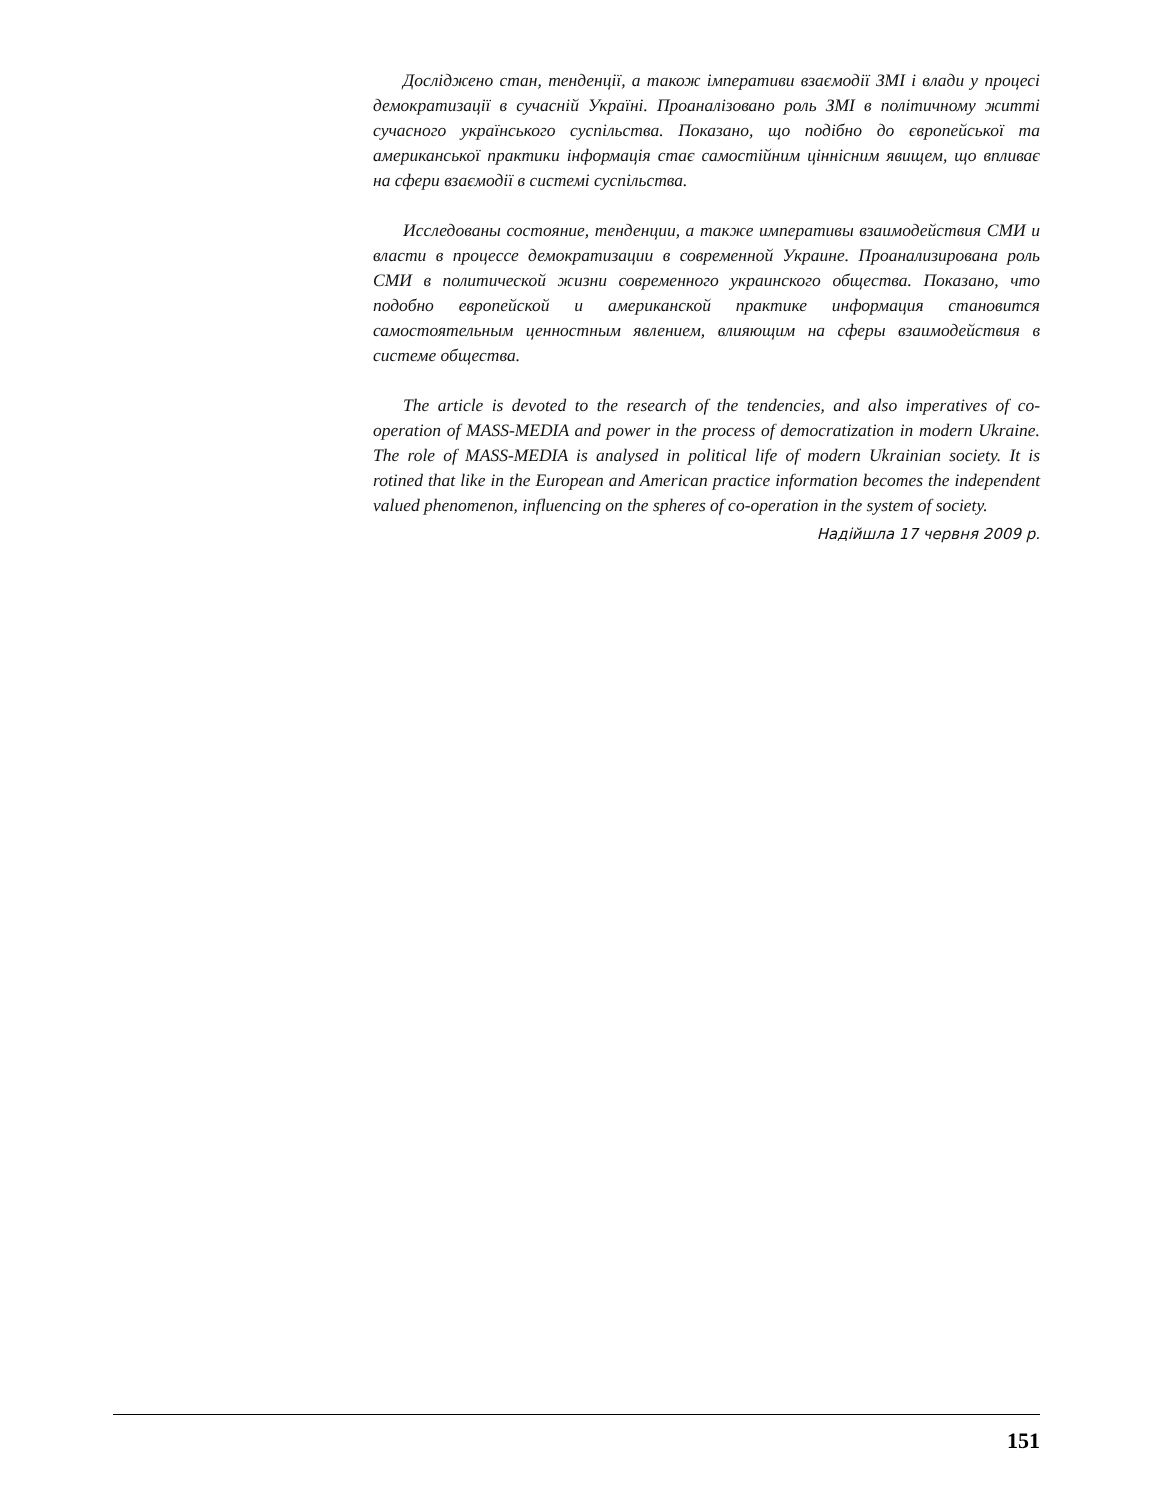Досліджено стан, тенденції, а також імперативи взаємодії ЗМІ і влади у процесі демократизації в сучасній Україні. Проаналізовано роль ЗМІ в політичному житті сучасного українського суспільства. Показано, що подібно до європейської та американської практики інформація стає самостійним ціннісним явищем, що впливає на сфери взаємодії в системі суспільства.
Исследованы состояние, тенденции, а также императивы взаимодействия СМИ и власти в процессе демократизации в современной Украине. Проанализирована роль СМИ в политической жизни современного украинского общества. Показано, что подобно европейской и американской практике информация становится самостоятельным ценностным явлением, влияющим на сферы взаимодействия в системе общества.
The article is devoted to the research of the tendencies, and also imperatives of co-operation of MASS-MEDIA and power in the process of democratization in modern Ukraine. The role of MASS-MEDIA is analysed in political life of modern Ukrainian society. It is rotined that like in the European and American practice information becomes the independent valued phenomenon, influencing on the spheres of co-operation in the system of society.
Надійшла 17 червня 2009 р.
151